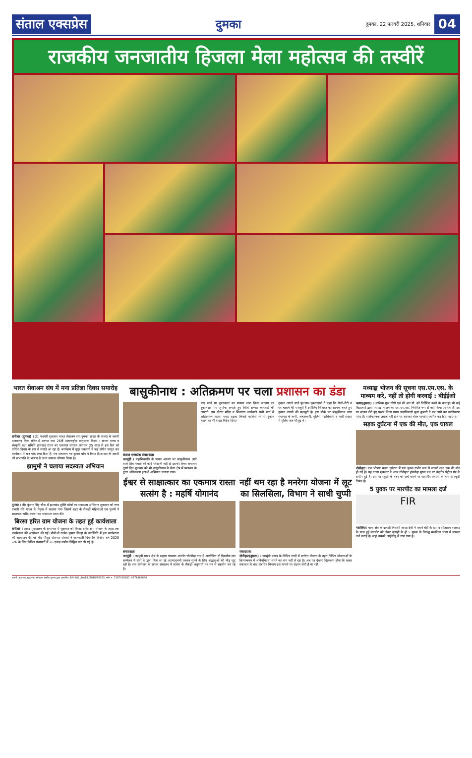संताल एक्सप्रेस दुमका
दुमका, 22 फरवरी 2025, शनिवार
04
राजकीय जनजातीय हिजला मेला महोत्सव की तस्वीरें
भारत सेवाश्रम संघ में मना प्रतिज्ञा दिवस समारोह
रानीश्वर (दुमका) । 21 फरवरी शुक्रवार भारत सेवाश्रम संघ दुमका शाखा के पाथरा के स्वामी प्रणवानंद विद्या मंदिर में मनाया गया 26वीं अंतरराष्ट्रीय मातृभाषा दिवस । बांग्ला भाषा व संस्कृति रक्षा समिति झारखंड राज्य का एकमात्र संगठन लगातार 25 साल से इस दिन को प्रतिज्ञा दिवस के रूप में मनाते आ रहा है। कार्यक्रम में नूपुर चक्रवर्ती ने कई संगीत प्रस्तुत कर कार्यक्रम में चार चांद लगा दिया है। मंच संचालन नव कुमार घोष ने किया है।आश्रम के स्वामी जी सभापति के भाषण के साथ समाप्त घोषणा किया है।
झामुमो ने चलाया सदस्यता अभियान
दुमका । वीर कुंवार सिंह चौक में झारखंड मुक्ति मोर्चा का सदस्यता अभियान शुक्रवार को नगर प्रभारी रवि यादव के नेतृत्व में चलाया गया जिसमें शहर के सैकड़ों महिलाओं एवं पुरुषों ने सदस्यता रसीद कटवा कर सदस्यता प्राप्त की।
बिरसा हरित ग्राम योजना के तहत हुई कार्यशाला
रानीश्वर । प्रखंड मुख्यालय के सभागार में शुक्रवार को बिरसा हरित ग्राम योजना के तहत एक कार्यशाला की आयोजन की गई। बीडीओ राजेश कुमार सिन्हा के उपस्थिति में इस कार्यशाला की आयोजन की गई थी। मौजूद रोजगार सेवकों ने जानकारी दिया कि वित्तीय वर्ष 2025 -26 के लिए विभिन्न पंचायतों में 26 एकड़ जमीन चिह्नित कर ली गई है।
बासुकीनाथ : अतिक्रमण पर चला प्रशासन का डंडा
संताल एक्सप्रेस संवाददाता
जरमुंडी । महाशिवरात्रि के पावन अवसर पर बासुकीनाथ आने वाले शिव भक्तों को कोई परेशानी नहीं हो इसको लेकर लगातार दूसरे दिन शुक्रवार को भी बासुकीनाथ के मेला क्षेत्र में प्रशासन के द्वारा अतिक्रमण हटाओ अभियान चलाया गया।
पाए जाने पर दुकानदार का सामान जप्त किया जाएगा एवं दुकानदार पर जुर्माना लगाते हुए विधि सम्मत कार्रवाई की जाएगी। इस दौरान मंदिर व शिवगंगा जानेवाले सभी मार्ग से अतिक्रमण हटाया गया। सड़क किनारे नालियों पर से दुकान हटाने का भी सख्त निर्देश दिया।
दुकान लगाने वाले फुटपाथ दुकानदारों ने कहा कि रोजी-रोटी व घर चलाने की मजबूरी है इसीलिए जिल्लत का सामना करते हुए दुकान लगाने की मजबूरी है। इस मौके पर बासुकीनाथ नगर पंचायत के कर्मी, अंचलकर्मी, पुलिस पदाधिकारी व भारी संख्या में पुलिस बल मौजूद थे।
ईश्वर से साक्षात्कार का एकमात्र रास्ता सत्संग है : महर्षि योगानंद
संवाददाता
जरमुंडी । जरमुंडी प्रखंड क्षेत्र के सहारा पंचायत अंतर्गत चोरडीहा गांव में आयोजित दो दिवसीय संत सम्मेलन में संतों के द्वारा किए जा रहे आत्मानुभवी प्रवचन सुनने के लिए श्रद्धालुओं की भीड़ जुट रही है। संत सम्मेलन के सफल संचालन में सत्संग के सैकड़ों अनुयायी तन मन से सहयोग कर रहे हैं।
नहीं थम रहा है मनरेगा योजना में लूट का सिलसिला, विभाग ने साधी चुप्पी
संवाददाता
नोनीहाट(दुमका) । जरमुंडी प्रखंड के विभिन्न गांवों में मनरेगा योजना के तहत विभिन्न योजनाओं के क्रियान्वयन में अनियमितता थमने का नाम नहीं ले रहा है। अब यह देखना दिलचस्प होगा कि खबर प्रकाशन के बाद संबंधित विभाग इस मामले पर संज्ञान लेती है या नहीं।
मध्याह्न भोजन की सूचना एस.एम.एस. के माध्यम करे, नहीं तो होगी करवाई : बीईईओ
जामा(दुमका) । मासिक गुरू गोष्ठी एवं सी.आर.पी. को निर्देशित करने के बावजूद भी कई विद्यालयों द्वारा मध्याह्न भोजन का एस.एम.एस. नियमित रूप से नहीं किया जा रहा है। इस पर संज्ञान लेते हुए प्रखंड शिक्षा प्रसार पदाधिकारी सुधा कुमारी ने पत्र जारी कर स्पष्टीकरण मांगा है। संतोषजनक जवाब नहीं होने पर आपका वेतन मानदेय स्थगित कर दिया जाएगा।
सड़क दुर्घटना में एक की मौत, एक घायल
नोनीहाट। एक भीषण सड़क दुर्घटना में एक युवक गंभीर रूप से जख्मी तथा एक की मौत हो गई है। यह घटना शुक्रवार के शाम नोनीहाट हंसडीहा मुख्य पथ पर चंद्रदीप पेट्रोल पंप के समीप हुई है। इस पर स्कूटी के नंबर को सर्च करने पर जहांगीर अंसारी के नाम से स्कूटी निबंध है।
5 युवक पर मारपीट का मामला दर्ज
FIR
मसलिया। थाना क्षेत्र के दलाही निवासी आशा देवी ने अपने बेटी के दामाद सीताराम रजवाड़ के साथ हुई मारपीट को लेकर दलाही के ही 5 युवक के विरुद्ध मसलिया थाना में मामला दर्ज कराई है। जहां उसको आईसीयू में रखा गया है।
स्वामी, प्रकाशक,मुद्रक एवं संपादक अशोक कुमार द्वारा प्रकाशित, RNI NO. JHABIL/2018/76383, फोन न. 7367009287, 9771486686